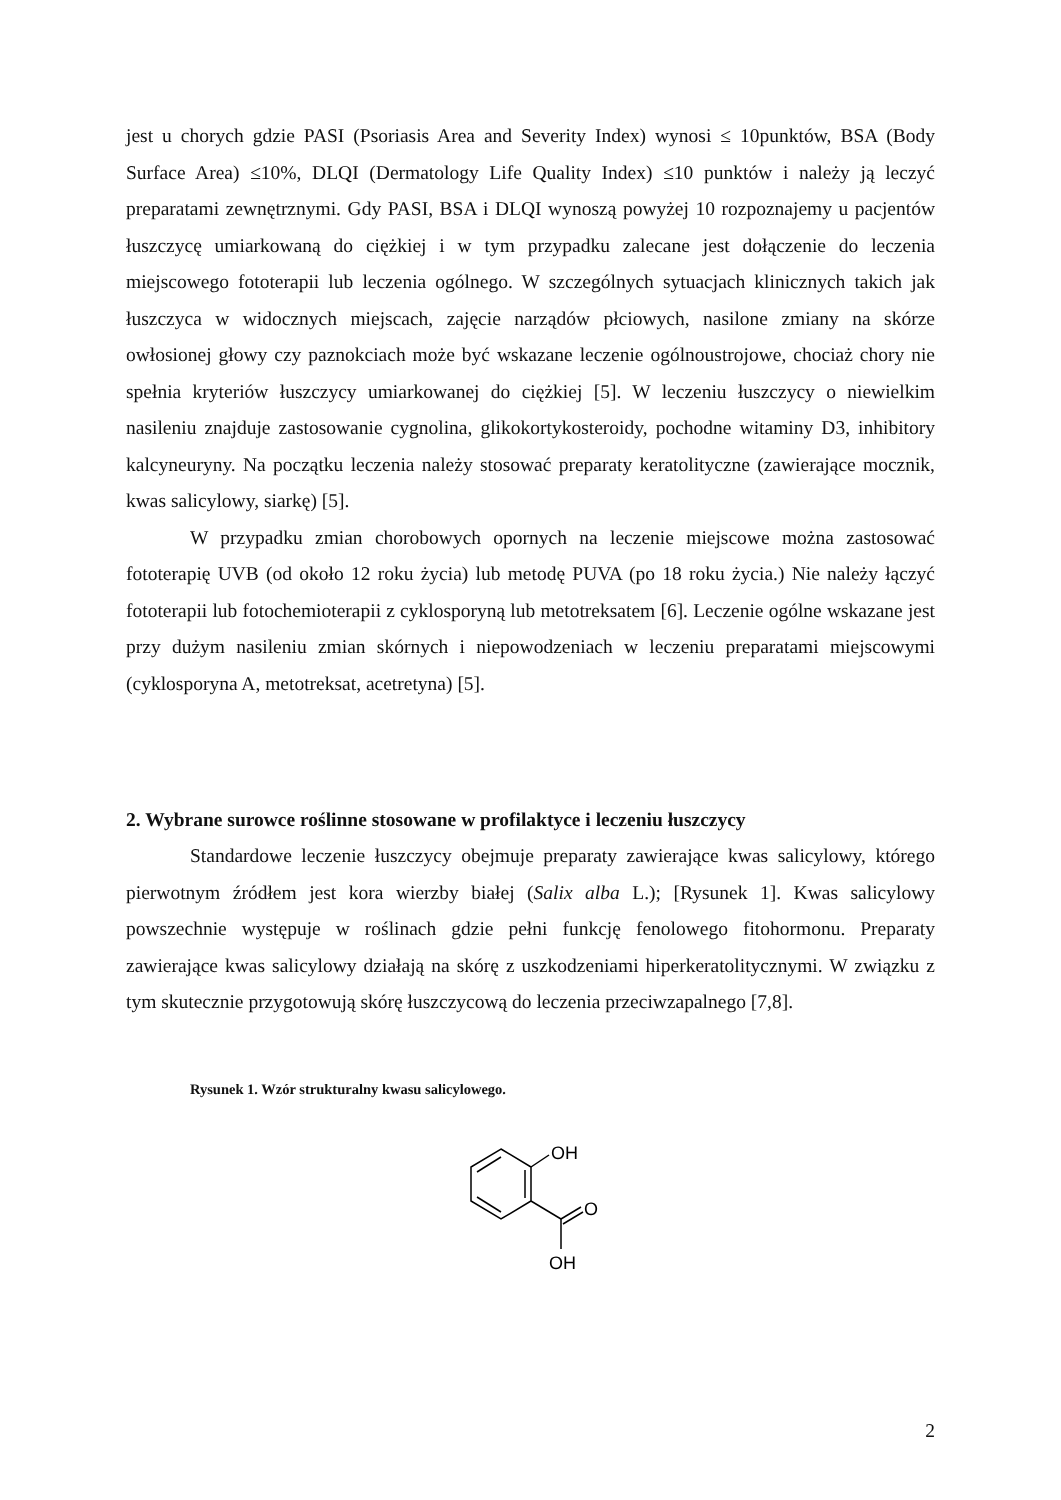jest u chorych gdzie PASI (Psoriasis Area and Severity Index) wynosi ≤ 10punktów, BSA (Body Surface Area) ≤10%, DLQI (Dermatology Life Quality Index) ≤10 punktów i należy ją leczyć preparatami zewnętrznymi. Gdy PASI, BSA i DLQI wynoszą powyżej 10 rozpoznajemy u pacjentów łuszczycę umiarkowaną do ciężkiej i w tym przypadku zalecane jest dołączenie do leczenia miejscowego fototerapii lub leczenia ogólnego. W szczególnych sytuacjach klinicznych takich jak łuszczyca w widocznych miejscach, zajęcie narządów płciowych, nasilone zmiany na skórze owłosionej głowy czy paznokciach może być wskazane leczenie ogólnoustrojowe, chociaż chory nie spełnia kryteriów łuszczycy umiarkowanej do ciężkiej [5]. W leczeniu łuszczycy o niewielkim nasileniu znajduje zastosowanie cygnolina, glikokortykosteroidy, pochodne witaminy D3, inhibitory kalcyneuryny. Na początku leczenia należy stosować preparaty keratolityczne (zawierające mocznik, kwas salicylowy, siarkę) [5].
W przypadku zmian chorobowych opornych na leczenie miejscowe można zastosować fototerapię UVB (od około 12 roku życia) lub metodę PUVA (po 18 roku życia.) Nie należy łączyć fototerapii lub fotochemioterapii z cyklosporyną lub metotreksatem [6]. Leczenie ogólne wskazane jest przy dużym nasileniu zmian skórnych i niepowodzeniach w leczeniu preparatami miejscowymi (cyklosporyna A, metotreksat, acetretyna) [5].
2. Wybrane surowce roślinne stosowane w profilaktyce i leczeniu łuszczycy
Standardowe leczenie łuszczycy obejmuje preparaty zawierające kwas salicylowy, którego pierwotnym źródłem jest kora wierzby białej (Salix alba L.); [Rysunek 1]. Kwas salicylowy powszechnie występuje w roślinach gdzie pełni funkcję fenolowego fitohormonu. Preparaty zawierające kwas salicylowy działają na skórę z uszkodzeniami hiperkeratolitycznymi. W związku z tym skutecznie przygotowują skórę łuszczycową do leczenia przeciwzapalnego [7,8].
Rysunek 1. Wzór strukturalny kwasu salicylowego.
OH
O
OH
2